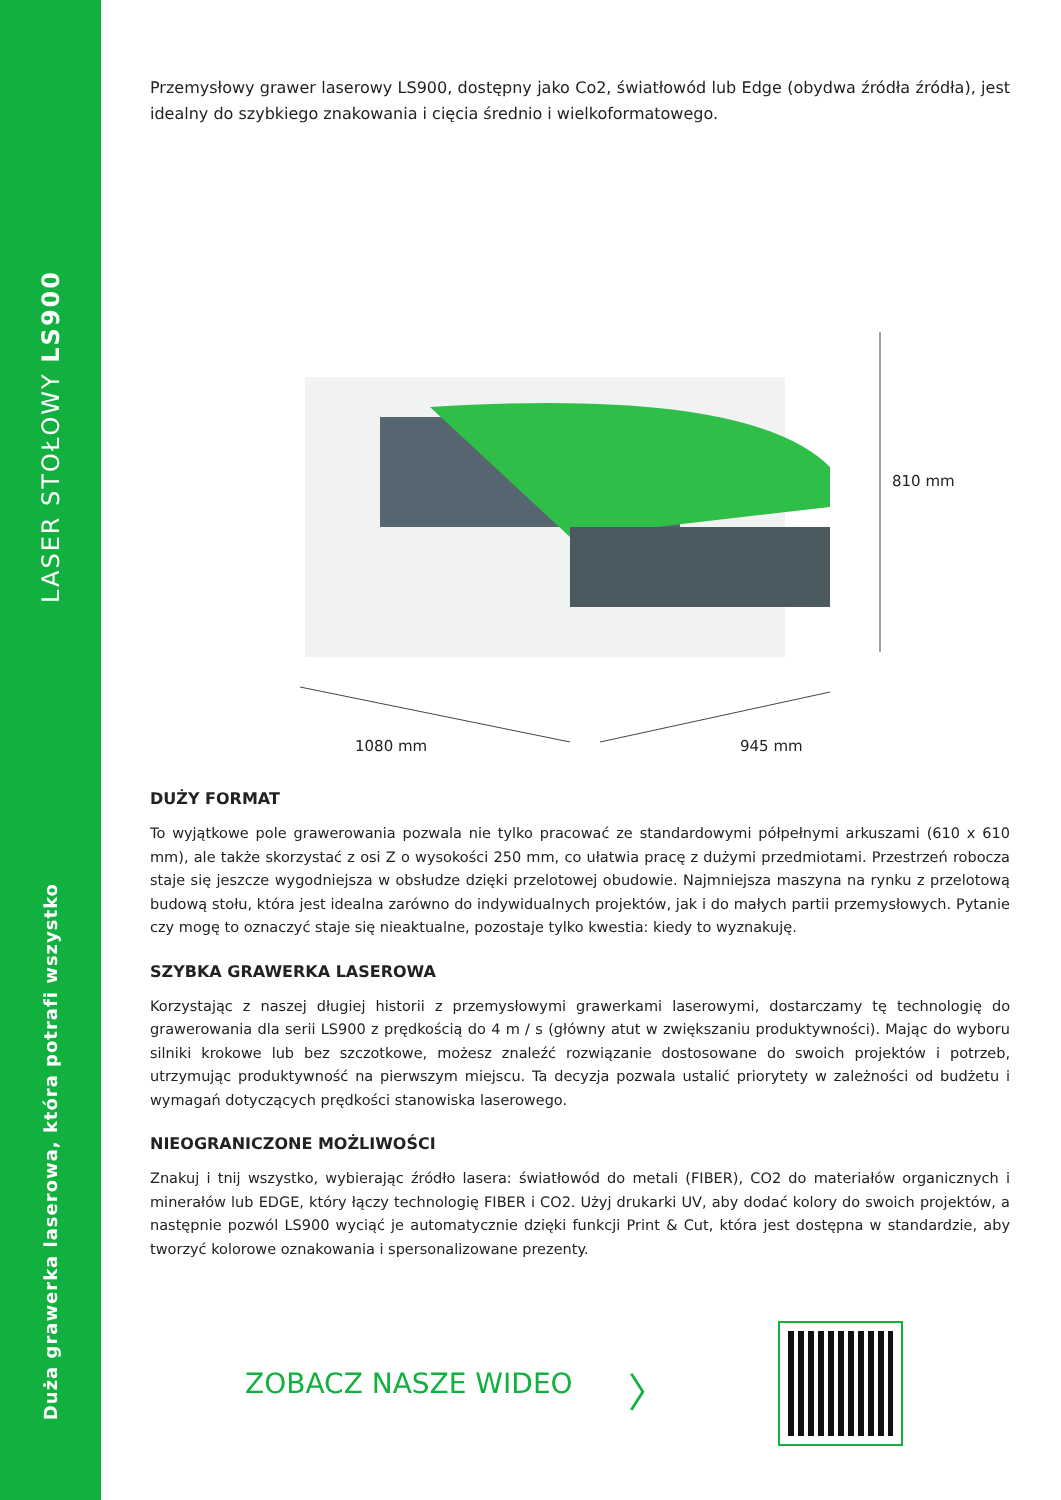LASER STOŁOWY LS900
Duża grawerka laserowa, która potrafi wszystko
Przemysłowy grawer laserowy LS900, dostępny jako Co2, światłowód lub Edge (obydwa źródła źródła), jest idealny do szybkiego znakowania i cięcia średnio i wielkoformatowego.
810 mm
1080 mm 945 mm
DUŻY FORMAT
To wyjątkowe pole grawerowania pozwala nie tylko pracować ze standardowymi półpełnymi arkuszami (610 x 610 mm), ale także skorzystać z osi Z o wysokości 250 mm, co ułatwia pracę z dużymi przedmiotami. Przestrzeń robocza staje się jeszcze wygodniejsza w obsłudze dzięki przelotowej obudowie. Najmniejsza maszyna na rynku z przelotową budową stołu, która jest idealna zarówno do indywidualnych projektów, jak i do małych partii przemysłowych. Pytanie czy mogę to oznaczyć staje się nieaktualne, pozostaje tylko kwestia: kiedy to wyznakuję.
SZYBKA GRAWERKA LASEROWA
Korzystając z naszej długiej historii z przemysłowymi grawerkami laserowymi, dostarczamy tę technologię do grawerowania dla serii LS900 z prędkością do 4 m / s (główny atut w zwiększaniu produktywności). Mając do wyboru silniki krokowe lub bez szczotkowe, możesz znaleźć rozwiązanie dostosowane do swoich projektów i potrzeb, utrzymując produktywność na pierwszym miejscu. Ta decyzja pozwala ustalić priorytety w zależności od budżetu i wymagań dotyczących prędkości stanowiska laserowego.
NIEOGRANICZONE MOŻLIWOŚCI
Znakuj i tnij wszystko, wybierając źródło lasera: światłowód do metali (FIBER), CO2 do materiałów organicznych i minerałów lub EDGE, który łączy technologię FIBER i CO2. Użyj drukarki UV, aby dodać kolory do swoich projektów, a następnie pozwól LS900 wyciąć je automatycznie dzięki funkcji Print & Cut, która jest dostępna w standardzie, aby tworzyć kolorowe oznakowania i spersonalizowane prezenty.
ZOBACZ NASZE WIDEO 〉